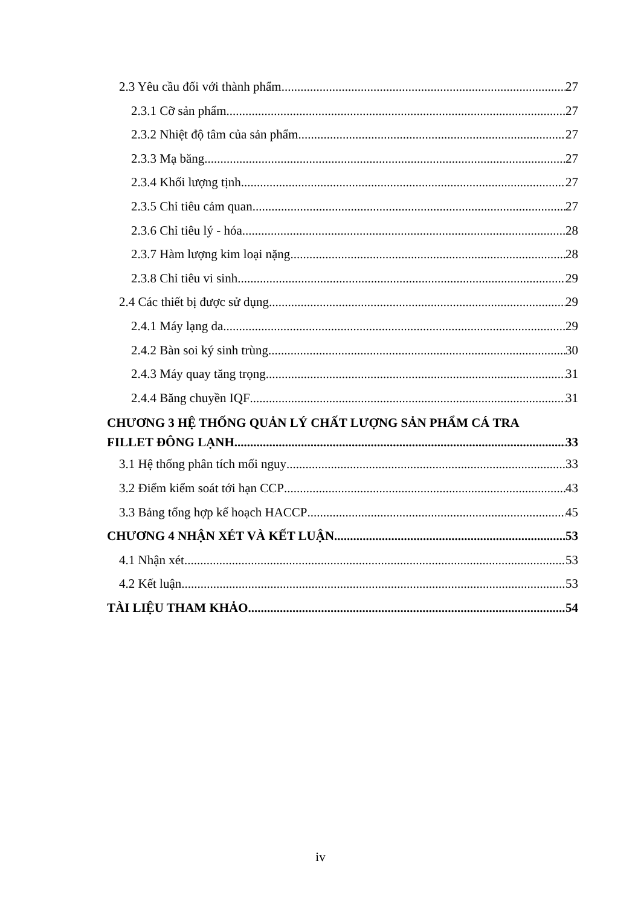2.3 Yêu cầu đối với thành phẩm 27
2.3.1 Cỡ sản phẩm 27
2.3.2 Nhiệt độ tâm của sản phẩm 27
2.3.3 Mạ băng 27
2.3.4 Khối lượng tịnh 27
2.3.5 Chỉ tiêu cảm quan 27
2.3.6 Chỉ tiêu lý - hóa 28
2.3.7 Hàm lượng kim loại nặng 28
2.3.8 Chỉ tiêu vi sinh 29
2.4 Các thiết bị được sử dụng 29
2.4.1 Máy lạng da 29
2.4.2 Bàn soi ký sinh trùng 30
2.4.3 Máy quay tăng trọng 31
2.4.4 Băng chuyền IQF 31
CHƯƠNG 3 HỆ THỐNG QUẢN LÝ CHẤT LƯỢNG SẢN PHẨM CÁ TRA
FILLET ĐÔNG LẠNH 33
3.1 Hệ thống phân tích mối nguy 33
3.2 Điểm kiểm soát tới hạn CCP 43
3.3 Bảng tổng hợp kế hoạch HACCP 45
CHƯƠNG 4 NHẬN XÉT VÀ KẾT LUẬN 53
4.1 Nhận xét 53
4.2 Kết luận 53
TÀI LIỆU THAM KHẢO 54
iv